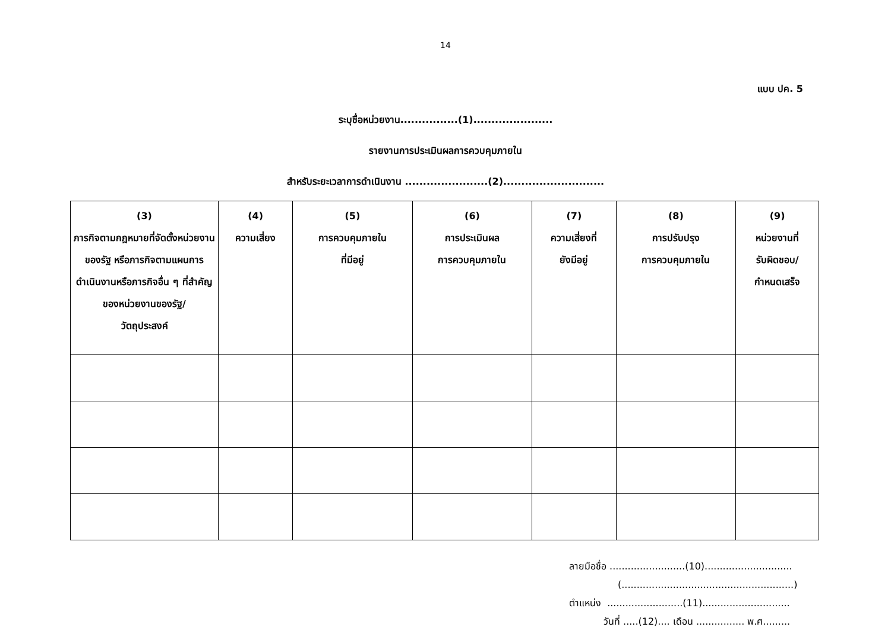14
แบบ ปค. 5
ระบุชื่อหน่วยงาน................(1)......................
รายงานการประเมินผลการควบคุมภายใน
สำหรับระยะเวลาการดำเนินงาน .......................(2)............................
| (3) ภารกิจตามกฎหมายที่จัดตั้งหน่วยงานของรัฐ หรือภารกิจตามแผนการดำเนินงานหรือภารกิจอื่น ๆ ที่สำคัญของหน่วยงานของรัฐ/ วัตถุประสงค์ | (4) ความเสี่ยง | (5) การควบคุมภายใน ที่มีอยู่ | (6) การประเมินผล การควบคุมภายใน | (7) ความเสี่ยงที่ ยังมีอยู่ | (8) การปรับปรุง การควบคุมภายใน | (9) หน่วยงานที่ รับผิดชอบ/ กำหนดเสร็จ |
| --- | --- | --- | --- | --- | --- | --- |
ลายมือชื่อ .........................(10).............................
(.........................................................)
ตำแหน่ง .........................(11).............................
วันที่ .....(12).... เดือน ................ พ.ศ.........